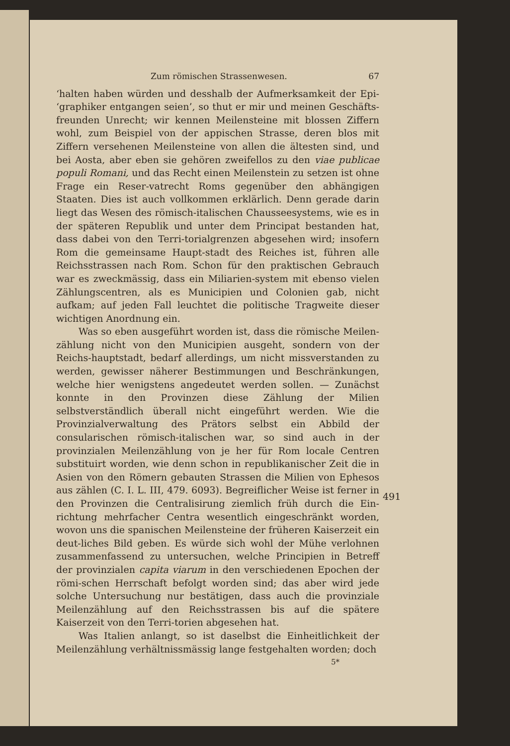Zum römischen Strassenwesen. 67
‘halten haben würden und desshalb der Aufmerksamkeit der Epi- ‘graphiker entgangen seien’, so thut er mir und meinen Geschäfts-freunden Unrecht; wir kennen Meilensteine mit blossen Ziffern wohl, zum Beispiel von der appischen Strasse, deren blos mit Ziffern versehenen Meilensteine von allen die ältesten sind, und bei Aosta, aber eben sie gehören zweifellos zu den viae publicae populi Romani, und das Recht einen Meilenstein zu setzen ist ohne Frage ein Reser-vatrecht Roms gegenüber den abhängigen Staaten. Dies ist auch vollkommen erklärlich. Denn gerade darin liegt das Wesen des römisch-italischen Chausseesystems, wie es in der späteren Republik und unter dem Principat bestanden hat, dass dabei von den Terri-torialgrenzen abgesehen wird; insofern Rom die gemeinsame Haupt-stadt des Reiches ist, führen alle Reichsstrassen nach Rom. Schon für den praktischen Gebrauch war es zweckmässig, dass ein Miliarien-system mit ebenso vielen Zählungscentren, als es Municipien und Colonien gab, nicht aufkam; auf jeden Fall leuchtet die politische Tragweite dieser wichtigen Anordnung ein.
Was so eben ausgeführt worden ist, dass die römische Meilen-zählung nicht von den Municipien ausgeht, sondern von der Reichs-hauptstadt, bedarf allerdings, um nicht missverstanden zu werden, gewisser näherer Bestimmungen und Beschränkungen, welche hier wenigstens angedeutet werden sollen. — Zunächst konnte in den Provinzen diese Zählung der Milien selbstverständlich überall nicht eingeführt werden. Wie die Provinzialverwaltung des Prätors selbst ein Abbild der consularischen römisch-italischen war, so sind auch in der provinzialen Meilenzählung von je her für Rom locale Centren substituirt worden, wie denn schon in republikanischer Zeit die in Asien von den Römern gebauten Strassen die Milien von Ephesos aus zählen (C. I. L. III, 479. 6093). Begreiflicher Weise ist ferner in den Provinzen die Centralisirung ziemlich früh durch die Ein-richtung mehrfacher Centra wesentlich eingeschränkt worden, wovon uns die spanischen Meilensteine der früheren Kaiserzeit ein deut-liches Bild geben. Es würde sich wohl der Mühe verlohnen zusammenfassend zu untersuchen, welche Principien in Betreff der provinzialen capita viarum in den verschiedenen Epochen der römi-schen Herrschaft befolgt worden sind; das aber wird jede solche Untersuchung nur bestätigen, dass auch die provinziale Meilenzählung auf den Reichsstrassen bis auf die spätere Kaiserzeit von den Terri-torien abgesehen hat.
Was Italien anlangt, so ist daselbst die Einheitlichkeit der Meilenzählung verhältnissmässig lange festgehalten worden; doch
5*
491